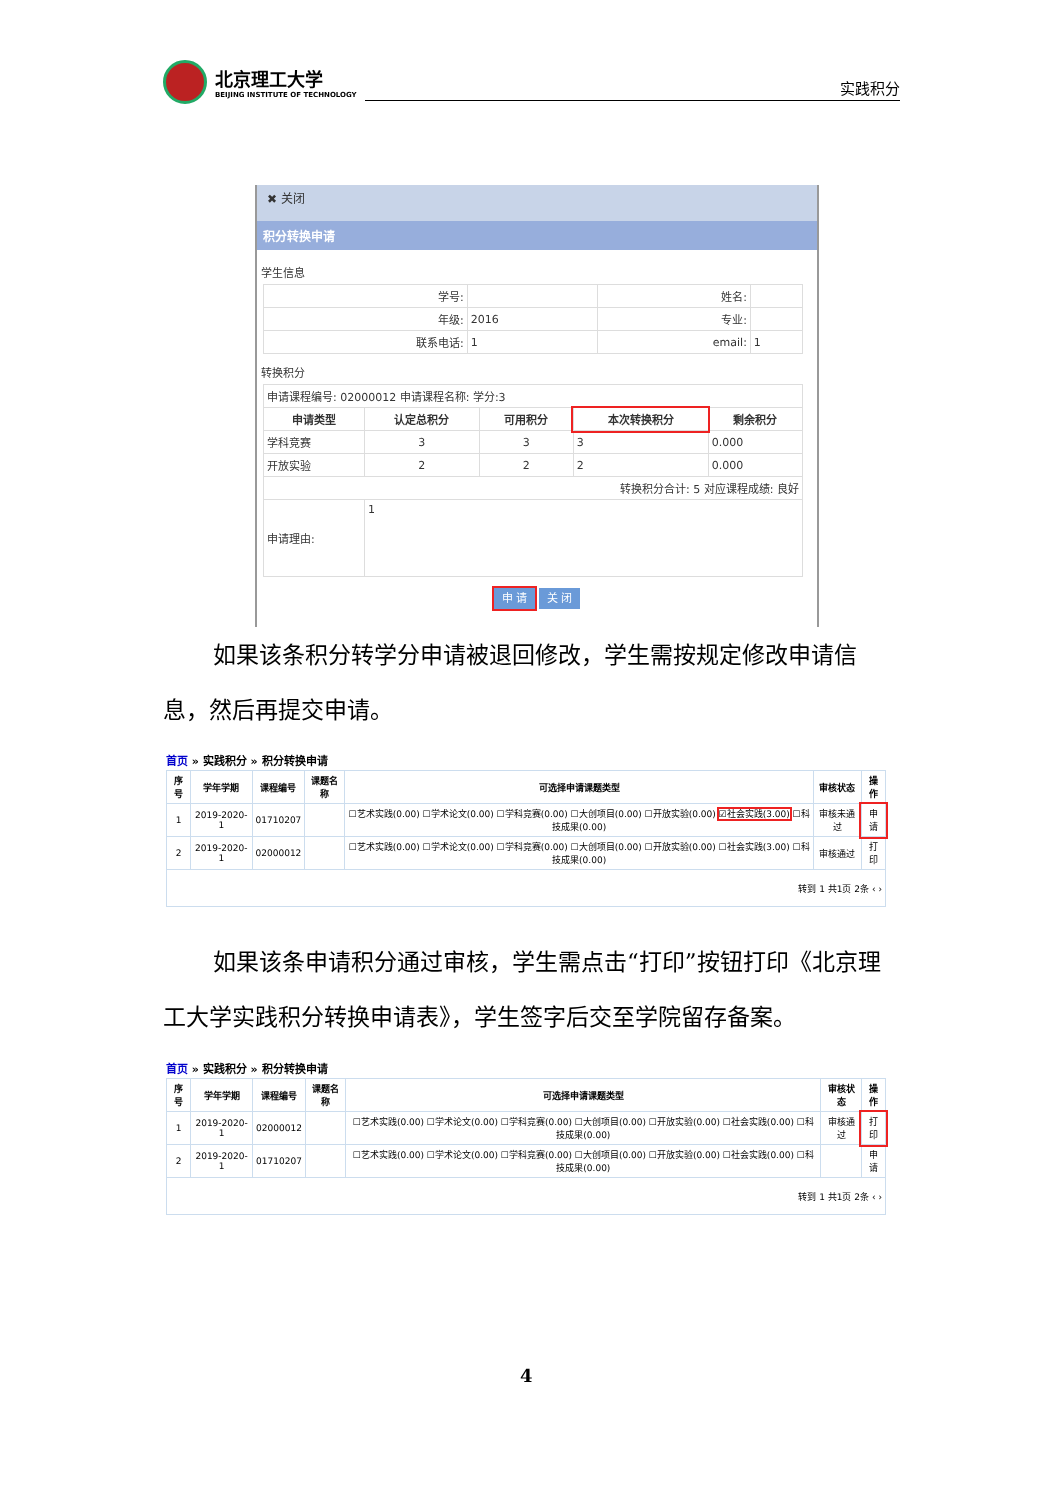北京理工大学
BEIJING INSTITUTE OF TECHNOLOGY
实践积分
✖ 关闭
积分转换申请
学生信息
| 学号: | | 姓名: | |
| 年级: | 2016 | 专业: | |
| 联系电话: | 1 | email: | 1 |
转换积分
| 申请课程编号: 02000012 申请课程名称: 学分:3 | | | | |
| 申请类型 | 认定总积分 | 可用积分 | 本次转换积分 | 剩余积分 |
| 学科竞赛 | 3 | 3 | 3 | 0.000 |
| 开放实验 | 2 | 2 | 2 | 0.000 |
| 转换积分合计: 5 对应课程成绩: 良好 | | | | |
| 申请理由: | 1 | | | |
申 请 关 闭
如果该条积分转学分申请被退回修改，学生需按规定修改申请信息，然后再提交申请。
首页 » 实践积分 » 积分转换申请
| 序号 | 学年学期 | 课程编号 | 课题名称 | 可选择申请课题类型 | 审核状态 | 操作 |
| --- | --- | --- | --- | --- | --- | --- |
| 1 | 2019-2020-1 | 01710207 | | ☐艺术实践(0.00) ☐学术论文(0.00) ☐学科竞赛(0.00) ☐大创项目(0.00) ☐开放实验(0.00) ☑社会实践(3.00) ☐科技成果(0.00) | 审核未通过 | 申请 |
| 2 | 2019-2020-1 | 02000012 | | ☐艺术实践(0.00) ☐学术论文(0.00) ☐学科竞赛(0.00) ☐大创项目(0.00) ☐开放实验(0.00) ☐社会实践(3.00) ☐科技成果(0.00) | 审核通过 | 打印 |
| 转到 1 共1页 2条 ‹ › | | | | | | |
如果该条申请积分通过审核，学生需点击“打印”按钮打印《北京理工大学实践积分转换申请表》，学生签字后交至学院留存备案。
首页 » 实践积分 » 积分转换申请
| 序号 | 学年学期 | 课程编号 | 课题名称 | 可选择申请课题类型 | 审核状态 | 操作 |
| --- | --- | --- | --- | --- | --- | --- |
| 1 | 2019-2020-1 | 02000012 | | ☐艺术实践(0.00) ☐学术论文(0.00) ☐学科竞赛(0.00) ☐大创项目(0.00) ☐开放实验(0.00) ☐社会实践(0.00) ☐科技成果(0.00) | 审核通过 | 打印 |
| 2 | 2019-2020-1 | 01710207 | | ☐艺术实践(0.00) ☐学术论文(0.00) ☐学科竞赛(0.00) ☐大创项目(0.00) ☐开放实验(0.00) ☐社会实践(0.00) ☐科技成果(0.00) | | 申请 |
| 转到 1 共1页 2条 ‹ › | | | | | | |
4